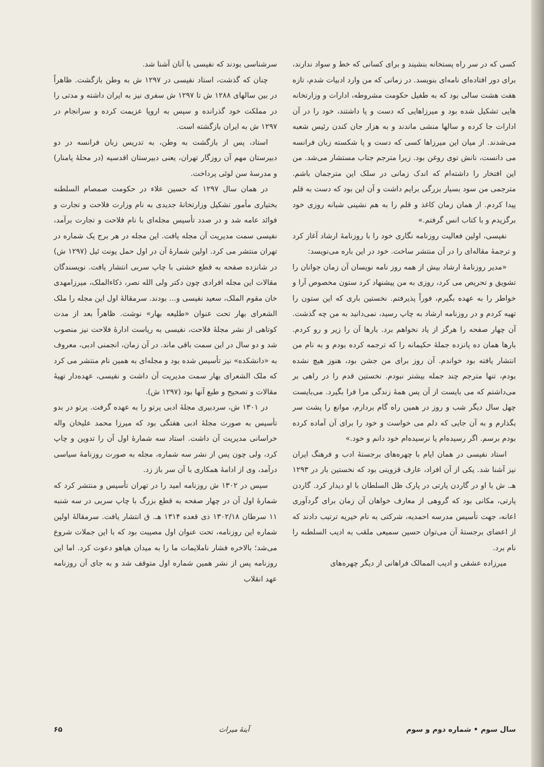کسی که در سر راه پستخانه بنشیند و برای کسانی که خط و سواد ندارند، برای دور افتاده‌ای نامه‌ای بنویسد. در زمانی که من وارد ادبیات شدم، تازه هفت هشت سالی بود که به طفیل حکومت مشروطه، ادارات و وزارتخانه هایی تشکیل شده بود و میرزاهایی که دست و پا داشتند، خود را در آن ادارات جا کرده و سالها منشی ماندند و به هزار جان کندن رئیس شعبه می‌شدند. از میان این میرزاها کسی که دست و پا شکسته زبان فرانسه می دانست، نانش توی روغن بود. زیرا مترجم جناب مستشار می‌شد. من این افتخار را داشته‌ام که اندک زمانی در سلک این مترجمان باشم. مترجمی من سود بسیار بزرگی برایم داشت و آن این بود که دست به قلم پیدا کردم. از همان زمان کاغذ و قلم را به هم نشینی شبانه روزی خود برگزیدم و با کتاب انس گرفتم.»
نفیسی، اولین فعالیت روزنامه نگاری خود را با روزنامهٔ ارشاد آغاز کرد و ترجمهٔ مقاله‌ای را در آن منتشر ساخت. خود در این باره می‌نویسد:
«مدیر روزنامهٔ ارشاد بیش از همه روز نامه نویسان آن زمان جوانان را تشویق و تحریص می کرد، روزی به من پیشنهاد کرد ستون مخصوص آرا و خواطر را به عهده بگیرم، فوراً پذیرفتم. نخستین باری که این ستون را تهیه کردم و در روزنامه ارشاد به چاپ رسید، نمی‌دانید به من چه گذشت. آن چهار صفحه را هرگز از یاد نخواهم برد. بارها آن را زیر و رو کردم. بارها همان ده پانزده جملهٔ حکیمانه را که ترجمه کرده بودم و به نام من انتشار یافته بود خواندم. آن روز برای من جشن بود، هنوز هیچ نشده بودم، تنها مترجم چند جمله بیشتر نبودم. نخستین قدم را در راهی بر می‌داشتم که می بایست از آن پس همهٔ زندگی مرا فرا بگیرد. می‌بایست چهل سال دیگر شب و روز در همین راه گام بردارم، موانع را پشت سر بگذارم و به آن جایی که دلم می خواست و خود را برای آن آماده کرده بودم برسم. اگر رسیده‌ام یا نرسیده‌ام خود دانم و خود.»
استاد نفیسی در همان ایام با چهره‌های برجستهٔ ادب و فرهنگ ایران نیز آشنا شد. یکی از آن افراد، عارف قزوینی بود که نخستین بار در ۱۲۹۳ هـ. ش با او در گاردن پارتی در پارک ظل السلطان با او دیدار کرد. گاردن پارتی، مکانی بود که گروهی از معارف خواهان آن زمان برای گردآوری اعانه، جهت تأسیس مدرسه احمدیه، شرکتی به نام خیریه ترتیب دادند که از اعضای برجستهٔ آن می‌توان حسین سمیعی ملقب به ادیب السلطنه را نام برد.
میرزاده عشقی و ادیب الممالک فراهانی از دیگر چهره‌های
سرشناسی بودند که نفیسی با آنان آشنا شد.
چنان که گذشت، استاد نفیسی در ۱۲۹۷ ش به وطن بازگشت. ظاهراً در بین سالهای ۱۲۸۸ ش تا ۱۲۹۷ ش سفری نیز به ایران داشته و مدتی را در مملکت خود گذرانده و سپس به اروپا عزیمت کرده و سرانجام در ۱۲۹۷ ش به ایران بازگشته است.
استاد، پس از بازگشت به وطن، به تدریس زبان فرانسه در دو دبیرستان مهم آن روزگار تهران، یعنی دبیرستان اقدسیه (در محلهٔ پامنار) و مدرسهٔ سن لوئی پرداخت.
در همان سال ۱۲۹۷ که حسین علاء در حکومت صمصام السلطنه بختیاری مأمور تشکیل وزارتخانهٔ جدیدی به نام وزارت فلاحت و تجارت و فوائد عامه شد و در صدد تأسیس مجله‌ای با نام فلاحت و تجارت برآمد، نفیسی سمت مدیریت آن مجله یافت. این مجله در هر برج یک شماره در تهران منتشر می کرد. اولین شمارهٔ آن در اول حمل یونت ئیل (۱۲۹۷ ش) در شانزده صفحه به قطع خشتی با چاپ سربی انتشار یافت. نویسندگان مقالات این مجله افرادی چون دکتر ولی الله نصر، ذکاءالملک، میرزامهدی خان مقوم الملک، سعید نفیسی و... بودند. سرمقالهٔ اول این مجله را ملک الشعرای بهار تحت عنوان «طلیعه بهار» نوشت. ظاهراً بعد از مدت کوتاهی از نشر مجلهٔ فلاحت، نفیسی به ریاست ادارهٔ فلاحت نیز منصوب شد و دو سال در این سمت باقی ماند. در آن زمان، انجمنی ادبی، معروف به «دانشکده» نیز تأسیس شده بود و مجله‌ای به همین نام منتشر می کرد که ملک الشعرای بهار سمت مدیریت آن داشت و نفیسی، عهده‌دار تهیهٔ مقالات و تصحیح و طبع آنها بود (۱۲۹۷ ش).
در ۱۳۰۱ ش، سردبیری مجلهٔ ادبی پرتو را به عهده گرفت. پرتو در بدو تأسیس به صورت مجلهٔ ادبی هفتگی بود که میرزا محمد علیخان واله خراسانی مدیریت آن داشت. استاد سه شمارهٔ اول آن را تدوین و چاپ کرد، ولی چون پس از نشر سه شماره، مجله به صورت روزنامهٔ سیاسی درآمد، وی از ادامهٔ همکاری با آن سر باز زد.
سپس در ۱۳۰۲ ش روزنامه امید را در تهران تأسیس و منتشر کرد که شمارهٔ اول آن در چهار صفحه به قطع بزرگ با چاپ سربی در سه شنبه ۱۱ سرطان ۱۳۰۲/۱۸ ذی قعده ۱۳۱۴ هـ. ق انتشار یافت. سرمقالهٔ اولین شماره این روزنامه، تحت عنوان اول مصیبت بود که با این جملات شروع می‌شد؛ بالاخره فشار ناملایمات ما را به میدان هیاهو دعوت کرد. اما این روزنامه پس از نشر همین شماره اول متوقف شد و به جای آن روزنامه عهد انقلاب
سال سوم • شماره دوم و سوم آینهٔ میراث ۶۵